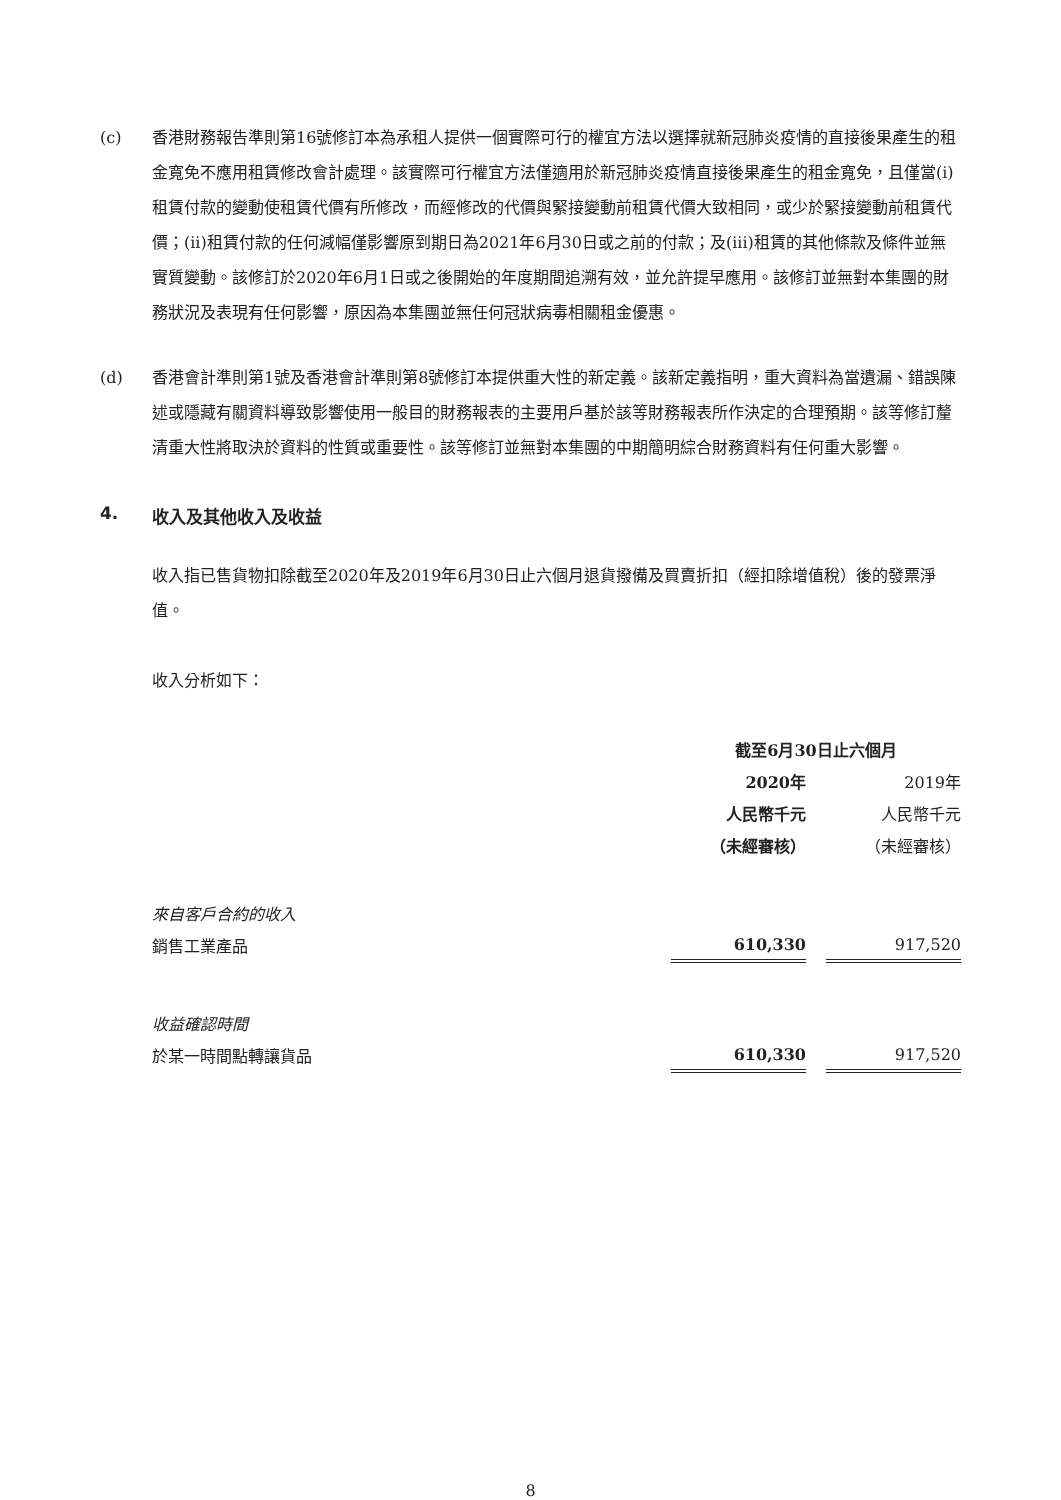(c) 香港財務報告準則第16號修訂本為承租人提供一個實際可行的權宜方法以選擇就新冠肺炎疫情的直接後果產生的租金寬免不應用租賃修改會計處理。該實際可行權宜方法僅適用於新冠肺炎疫情直接後果產生的租金寬免，且僅當(i)租賃付款的變動使租賃代價有所修改，而經修改的代價與緊接變動前租賃代價大致相同，或少於緊接變動前租賃代價；(ii)租賃付款的任何減幅僅影響原到期日為2021年6月30日或之前的付款；及(iii)租賃的其他條款及條件並無實質變動。該修訂於2020年6月1日或之後開始的年度期間追溯有效，並允許提早應用。該修訂並無對本集團的財務狀況及表現有任何影響，原因為本集團並無任何冠狀病毒相關租金優惠。
(d) 香港會計準則第1號及香港會計準則第8號修訂本提供重大性的新定義。該新定義指明，重大資料為當遺漏、錯誤陳述或隱藏有關資料導致影響使用一般目的財務報表的主要用戶基於該等財務報表所作決定的合理預期。該等修訂釐清重大性將取決於資料的性質或重要性。該等修訂並無對本集團的中期簡明綜合財務資料有任何重大影響。
4. 收入及其他收入及收益
收入指已售貨物扣除截至2020年及2019年6月30日止六個月退貨撥備及買賣折扣（經扣除增值稅）後的發票淨值。
收入分析如下：
| | 截至6月30日止六個月 | | |
| --- | --- | --- | --- |
| | 2020年 | | 2019年 |
| | 人民幣千元 | | 人民幣千元 |
| | （未經審核） | | （未經審核） |
| 來自客戶合約的收入 | | | |
| 銷售工業產品 | 610,330 | | 917,520 |
| 收益確認時間 | | | |
| 於某一時間點轉讓貨品 | 610,330 | | 917,520 |
8